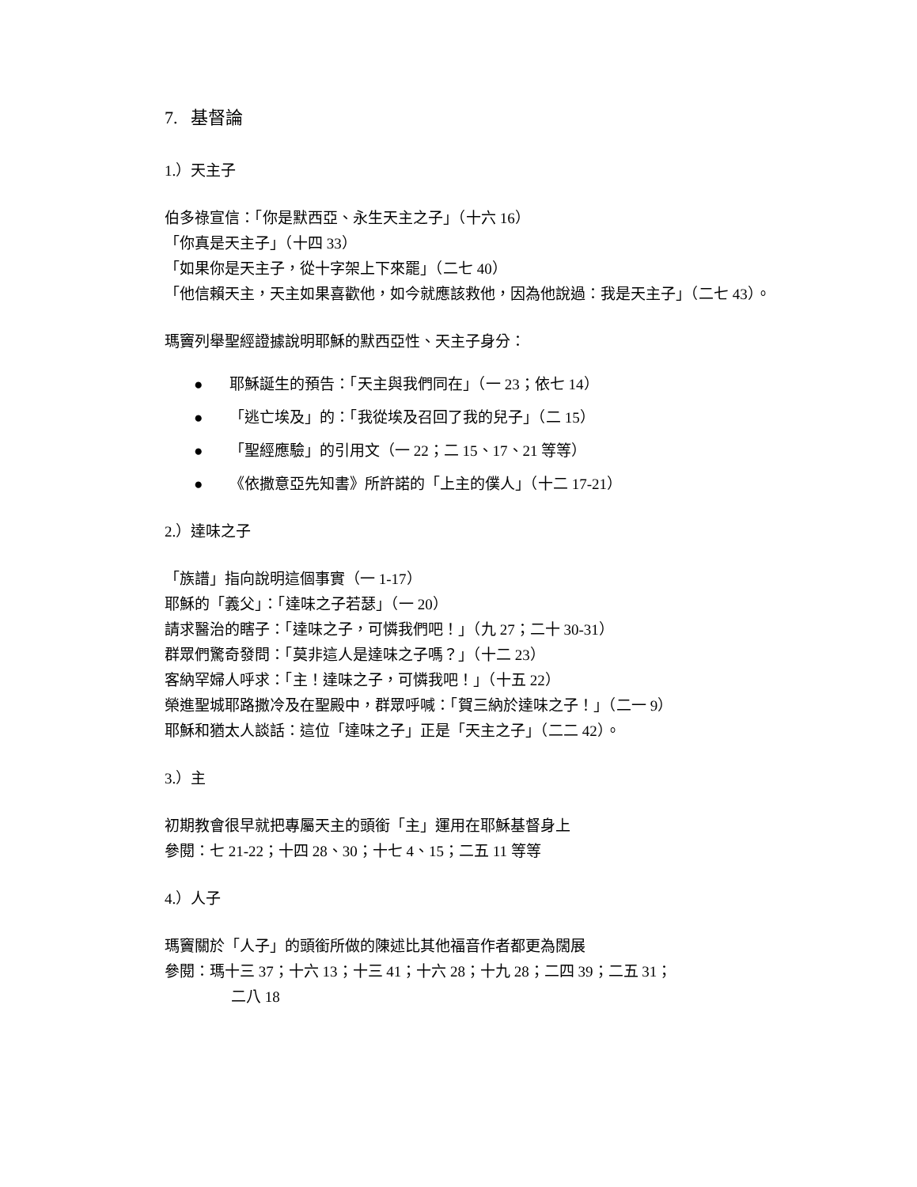7. 基督論
1.）天主子
伯多祿宣信：「你是默西亞、永生天主之子」（十六 16）
「你真是天主子」（十四 33）
「如果你是天主子，從十字架上下來罷」（二七 40）
「他信賴天主，天主如果喜歡他，如今就應該救他，因為他說過：我是天主子」（二七 43）。
瑪竇列舉聖經證據說明耶穌的默西亞性、天主子身分：
● 耶穌誕生的預告：「天主與我們同在」（一 23；依七 14）
● 「逃亡埃及」的：「我從埃及召回了我的兒子」（二 15）
● 「聖經應驗」的引用文（一 22；二 15、17、21 等等）
● 《依撒意亞先知書》所許諾的「上主的僕人」（十二 17-21）
2.）達味之子
「族譜」指向說明這個事實（一 1-17）
耶穌的「義父」：「達味之子若瑟」（一 20）
請求醫治的瞎子：「達味之子，可憐我們吧！」（九 27；二十 30-31）
群眾們驚奇發問：「莫非這人是達味之子嗎？」（十二 23）
客納罕婦人呼求：「主！達味之子，可憐我吧！」（十五 22）
榮進聖城耶路撒冷及在聖殿中，群眾呼喊：「賀三納於達味之子！」（二一 9）
耶穌和猶太人談話：這位「達味之子」正是「天主之子」（二二 42）。
3.）主
初期教會很早就把專屬天主的頭銜「主」運用在耶穌基督身上
參閱：七 21-22；十四 28、30；十七 4、15；二五 11 等等
4.）人子
瑪竇關於「人子」的頭銜所做的陳述比其他福音作者都更為闊展
參閱：瑪十三 37；十六 13；十三 41；十六 28；十九 28；二四 39；二五 31；
二八 18